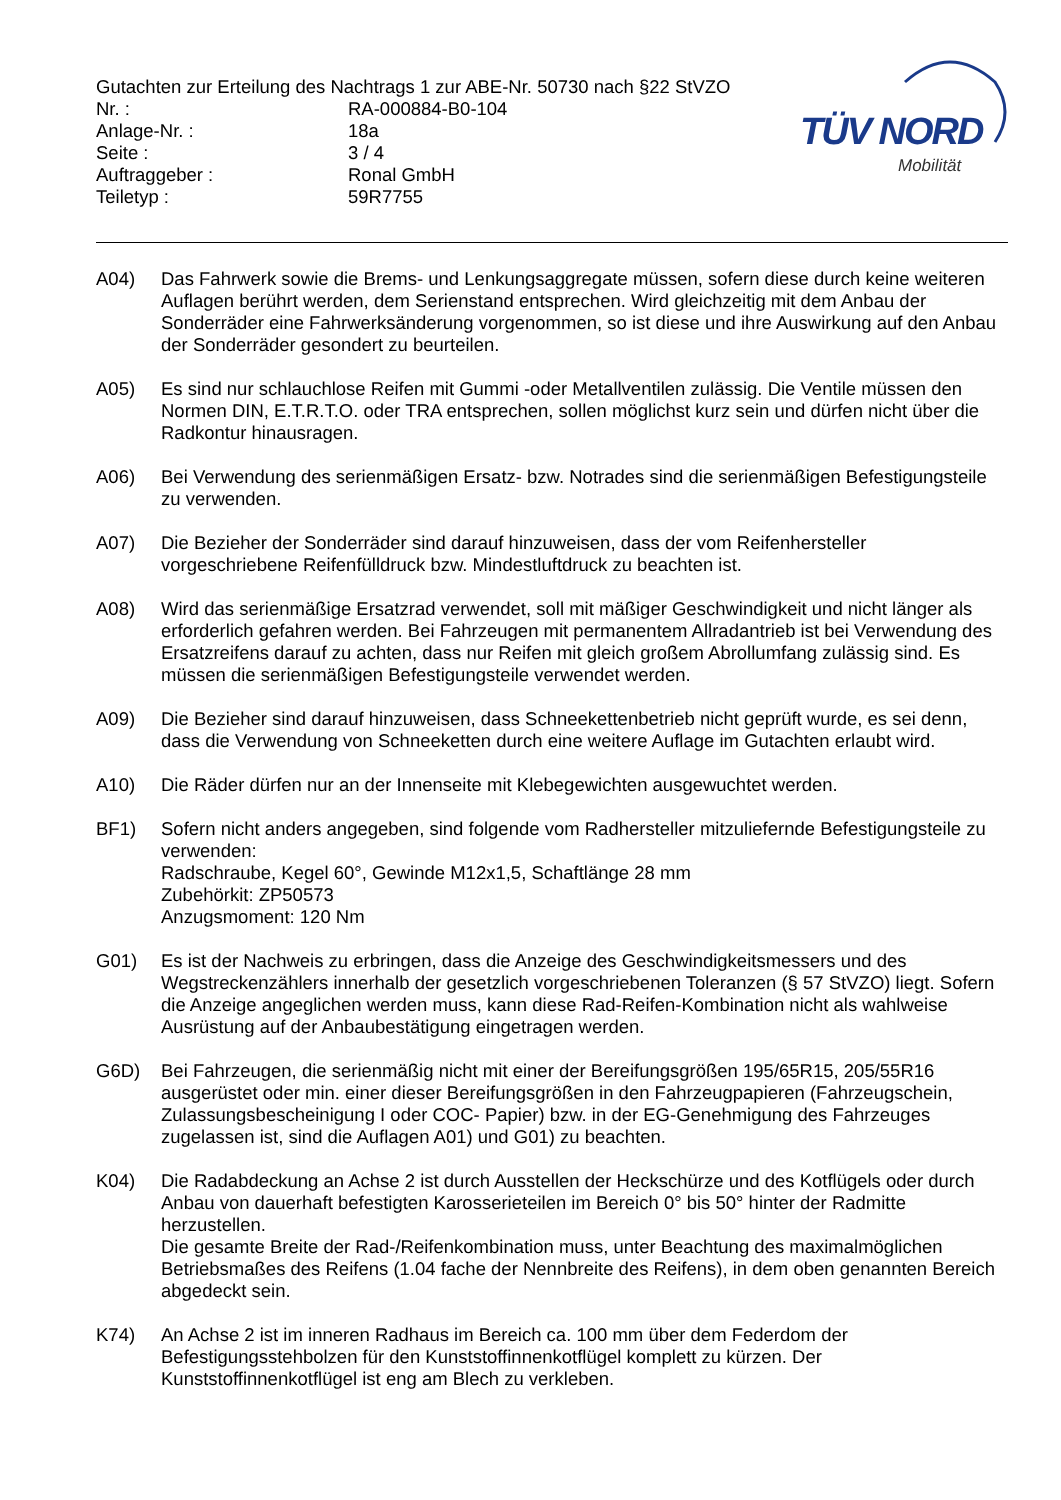Gutachten zur Erteilung des Nachtrags 1 zur ABE-Nr. 50730 nach §22 StVZO
Nr. : RA-000884-B0-104
Anlage-Nr. : 18a
Seite : 3 / 4
Auftraggeber : Ronal GmbH
Teiletyp : 59R7755
TÜV NORD
Mobilität
A04) Das Fahrwerk sowie die Brems- und Lenkungsaggregate müssen, sofern diese durch keine weiteren Auflagen berührt werden, dem Serienstand entsprechen. Wird gleichzeitig mit dem Anbau der Sonderräder eine Fahrwerksänderung vorgenommen, so ist diese und ihre Auswirkung auf den Anbau der Sonderräder gesondert zu beurteilen.
A05) Es sind nur schlauchlose Reifen mit Gummi -oder Metallventilen zulässig. Die Ventile müssen den Normen DIN, E.T.R.T.O. oder TRA entsprechen, sollen möglichst kurz sein und dürfen nicht über die Radkontur hinausragen.
A06) Bei Verwendung des serienmäßigen Ersatz- bzw. Notrades sind die serienmäßigen Befestigungsteile zu verwenden.
A07) Die Bezieher der Sonderräder sind darauf hinzuweisen, dass der vom Reifenhersteller vorgeschriebene Reifenfülldruck bzw. Mindestluftdruck zu beachten ist.
A08) Wird das serienmäßige Ersatzrad verwendet, soll mit mäßiger Geschwindigkeit und nicht länger als erforderlich gefahren werden. Bei Fahrzeugen mit permanentem Allradantrieb ist bei Verwendung des Ersatzreifens darauf zu achten, dass nur Reifen mit gleich großem Abrollumfang zulässig sind. Es müssen die serienmäßigen Befestigungsteile verwendet werden.
A09) Die Bezieher sind darauf hinzuweisen, dass Schneekettenbetrieb nicht geprüft wurde, es sei denn, dass die Verwendung von Schneeketten durch eine weitere Auflage im Gutachten erlaubt wird.
A10) Die Räder dürfen nur an der Innenseite mit Klebegewichten ausgewuchtet werden.
BF1) Sofern nicht anders angegeben, sind folgende vom Radhersteller mitzuliefernde Befestigungsteile zu verwenden:
Radschraube, Kegel 60°, Gewinde M12x1,5, Schaftlänge 28 mm
Zubehörkit: ZP50573
Anzugsmoment: 120 Nm
G01) Es ist der Nachweis zu erbringen, dass die Anzeige des Geschwindigkeitsmessers und des Wegstreckenzählers innerhalb der gesetzlich vorgeschriebenen Toleranzen (§ 57 StVZO) liegt. Sofern die Anzeige angeglichen werden muss, kann diese Rad-Reifen-Kombination nicht als wahlweise Ausrüstung auf der Anbaubestätigung eingetragen werden.
G6D) Bei Fahrzeugen, die serienmäßig nicht mit einer der Bereifungsgrößen 195/65R15, 205/55R16 ausgerüstet oder min. einer dieser Bereifungsgrößen in den Fahrzeugpapieren (Fahrzeugschein, Zulassungsbescheinigung I oder COC- Papier) bzw. in der EG-Genehmigung des Fahrzeuges zugelassen ist, sind die Auflagen A01) und G01) zu beachten.
K04) Die Radabdeckung an Achse 2 ist durch Ausstellen der Heckschürze und des Kotflügels oder durch Anbau von dauerhaft befestigten Karosserieteilen im Bereich 0° bis 50° hinter der Radmitte herzustellen.
Die gesamte Breite der Rad-/Reifenkombination muss, unter Beachtung des maximalmöglichen Betriebsmaßes des Reifens (1.04 fache der Nennbreite des Reifens), in dem oben genannten Bereich abgedeckt sein.
K74) An Achse 2 ist im inneren Radhaus im Bereich ca. 100 mm über dem Federdom der Befestigungsstehbolzen für den Kunststoffinnenkotflügel komplett zu kürzen. Der Kunststoffinnenkotflügel ist eng am Blech zu verkleben.